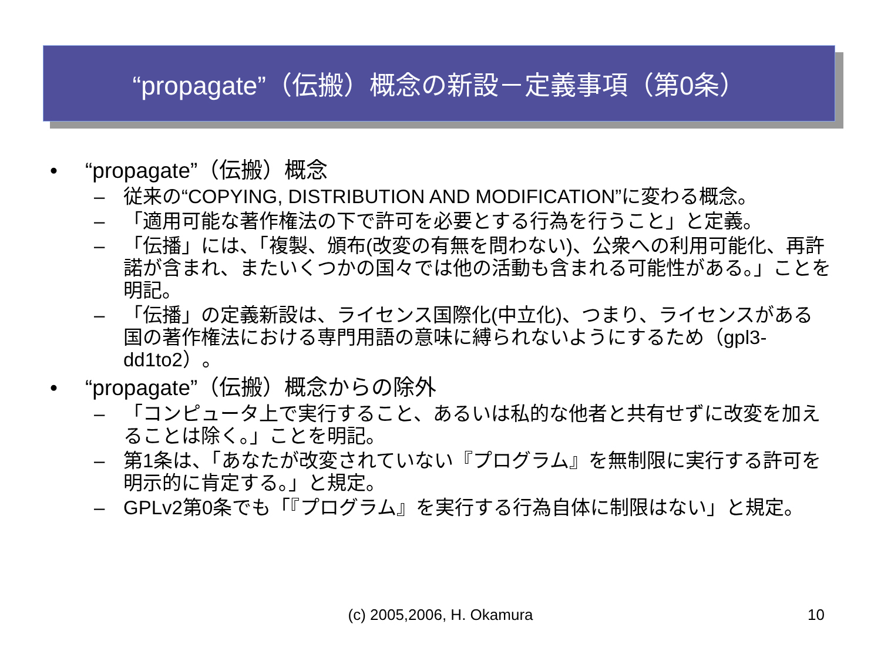“propagate”（伝搬）概念の新設－定義事項（第0条）
• “propagate”（伝搬）概念
– 従来の“COPYING, DISTRIBUTION AND MODIFICATION”に変わる概念。
– 「適用可能な著作権法の下で許可を必要とする行為を行うこと」と定義。
– 「伝播」には、「複製、頒布(改変の有無を問わない)、公衆への利用可能化、再許諾が含まれ、またいくつかの国々では他の活動も含まれる可能性がある。」ことを明記。
– 「伝播」の定義新設は、ライセンス国際化(中立化)、つまり、ライセンスがある国の著作権法における専門用語の意味に縛られないようにするため（gpl3-dd1to2）。
• “propagate”（伝搬）概念からの除外
– 「コンピュータ上で実行すること、あるいは私的な他者と共有せずに改変を加えることは除く。」ことを明記。
– 第1条は、「あなたが改変されていない『プログラム』を無制限に実行する許可を明示的に肯定する。」と規定。
– GPLv2第0条でも「『プログラム』を実行する行為自体に制限はない」と規定。
(c) 2005,2006, H. Okamura
10